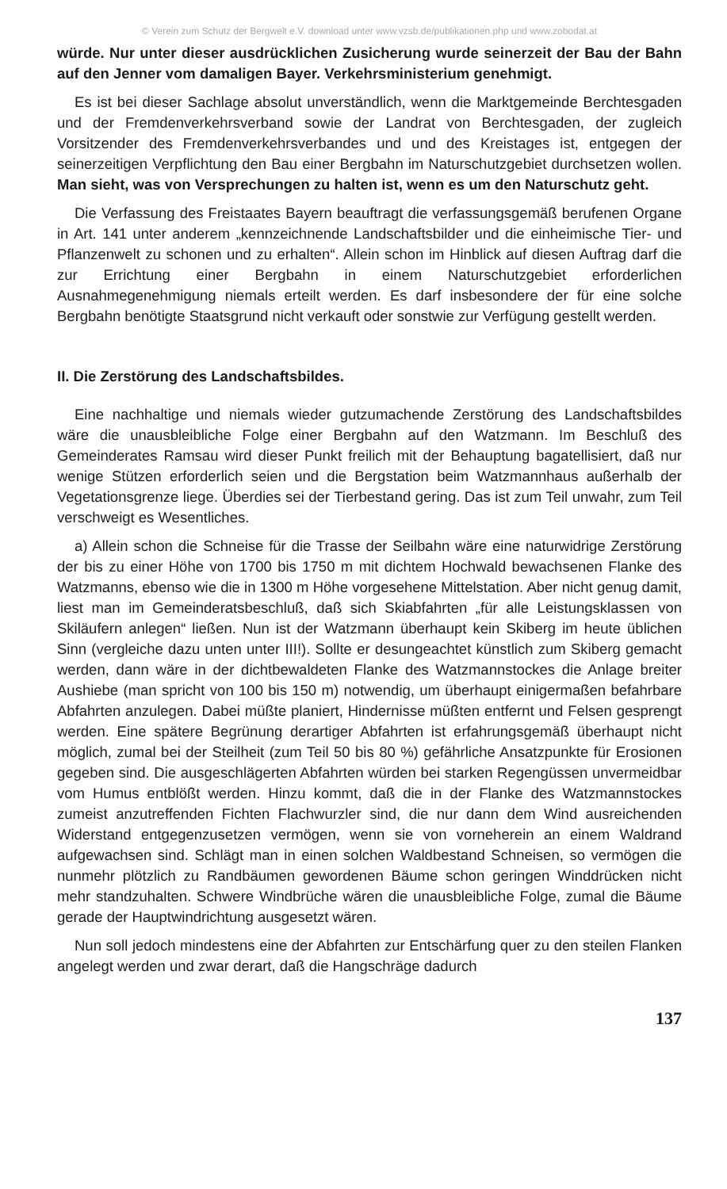© Verein zum Schutz der Bergwelt e.V. download unter www.vzsb.de/publikationen.php und www.zobodat.at
würde. Nur unter dieser ausdrücklichen Zusicherung wurde seinerzeit der Bau der Bahn auf den Jenner vom damaligen Bayer. Verkehrsministerium genehmigt.
Es ist bei dieser Sachlage absolut unverständlich, wenn die Marktgemeinde Berchtesgaden und der Fremdenverkehrsverband sowie der Landrat von Berchtesgaden, der zugleich Vorsitzender des Fremdenverkehrsverbandes und und des Kreistages ist, entgegen der seinerzeitigen Verpflichtung den Bau einer Bergbahn im Naturschutzgebiet durchsetzen wollen. Man sieht, was von Versprechungen zu halten ist, wenn es um den Naturschutz geht.
Die Verfassung des Freistaates Bayern beauftragt die verfassungsgemäß berufenen Organe in Art. 141 unter anderem „kennzeichnende Landschaftsbilder und die einheimische Tier- und Pflanzenwelt zu schonen und zu erhalten“. Allein schon im Hinblick auf diesen Auftrag darf die zur Errichtung einer Bergbahn in einem Naturschutzgebiet erforderlichen Ausnahmegenehmigung niemals erteilt werden. Es darf insbesondere der für eine solche Bergbahn benötigte Staatsgrund nicht verkauft oder sonstwie zur Verfügung gestellt werden.
II. Die Zerstörung des Landschaftsbildes.
Eine nachhaltige und niemals wieder gutzumachende Zerstörung des Landschaftsbildes wäre die unausbleibliche Folge einer Bergbahn auf den Watzmann. Im Beschluß des Gemeinderates Ramsau wird dieser Punkt freilich mit der Behauptung bagatellisiert, daß nur wenige Stützen erforderlich seien und die Bergstation beim Watzmannhaus außerhalb der Vegetationsgrenze liege. Überdies sei der Tierbestand gering. Das ist zum Teil unwahr, zum Teil verschweigt es Wesentliches.
a) Allein schon die Schneise für die Trasse der Seilbahn wäre eine naturwidrige Zerstörung der bis zu einer Höhe von 1700 bis 1750 m mit dichtem Hochwald bewachsenen Flanke des Watzmanns, ebenso wie die in 1300 m Höhe vorgesehene Mittelstation. Aber nicht genug damit, liest man im Gemeinderatsbeschluß, daß sich Skiabfahrten „für alle Leistungsklassen von Skiläufern anlegen“ ließen. Nun ist der Watzmann überhaupt kein Skiberg im heute üblichen Sinn (vergleiche dazu unten unter III!). Sollte er desungeachtet künstlich zum Skiberg gemacht werden, dann wäre in der dichtbewaldeten Flanke des Watzmannstockes die Anlage breiter Aushiebe (man spricht von 100 bis 150 m) notwendig, um überhaupt einigermaßen befahrbare Abfahrten anzulegen. Dabei müßte planiert, Hindernisse müßten entfernt und Felsen gesprengt werden. Eine spätere Begrünung derartiger Abfahrten ist erfahrungsgemäß überhaupt nicht möglich, zumal bei der Steilheit (zum Teil 50 bis 80 %) gefährliche Ansatzpunkte für Erosionen gegeben sind. Die ausgeschlägerten Abfahrten würden bei starken Regengüssen unvermeidbar vom Humus entblößt werden. Hinzu kommt, daß die in der Flanke des Watzmannstockes zumeist anzutreffenden Fichten Flachwurzler sind, die nur dann dem Wind ausreichenden Widerstand entgegenzusetzen vermögen, wenn sie von vorneherein an einem Waldrand aufgewachsen sind. Schlägt man in einen solchen Waldbestand Schneisen, so vermögen die nunmehr plötzlich zu Randbäumen gewordenen Bäume schon geringen Winddrücken nicht mehr standzuhalten. Schwere Windbrüche wären die unausbleibliche Folge, zumal die Bäume gerade der Hauptwindrichtung ausgesetzt wären.
Nun soll jedoch mindestens eine der Abfahrten zur Entschärfung quer zu den steilen Flanken angelegt werden und zwar derart, daß die Hangschräge dadurch
137